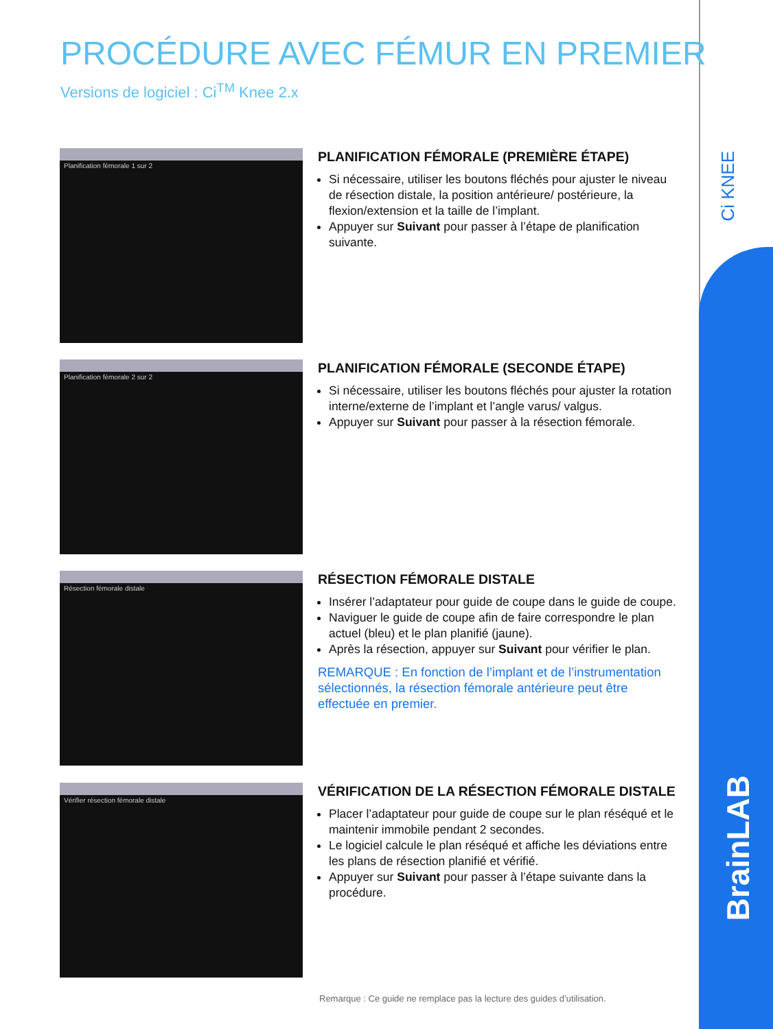Ci KNEE
BrainLAB
PROCÉDURE AVEC FÉMUR EN PREMIER
Versions de logiciel : Ci<sup>TM</sup> Knee 2.x
Planification fémorale 1 sur 2
PLANIFICATION FÉMORALE (PREMIÈRE ÉTAPE)
Si nécessaire, utiliser les boutons fléchés pour ajuster le niveau de résection distale, la position antérieure/ postérieure, la flexion/extension et la taille de l’implant.
Appuyer sur Suivant pour passer à l’étape de planification suivante.
Planification fémorale 2 sur 2
PLANIFICATION FÉMORALE (SECONDE ÉTAPE)
Si nécessaire, utiliser les boutons fléchés pour ajuster la rotation interne/externe de l’implant et l’angle varus/ valgus.
Appuyer sur Suivant pour passer à la résection fémorale.
Résection fémorale distale
RÉSECTION FÉMORALE DISTALE
Insérer l’adaptateur pour guide de coupe dans le guide de coupe.
Naviguer le guide de coupe afin de faire correspondre le plan actuel (bleu) et le plan planifié (jaune).
Après la résection, appuyer sur Suivant pour vérifier le plan.
REMARQUE : En fonction de l’implant et de l’instrumentation sélectionnés, la résection fémorale antérieure peut être effectuée en premier.
Vérifier résection fémorale distale
VÉRIFICATION DE LA RÉSECTION FÉMORALE DISTALE
Placer l’adaptateur pour guide de coupe sur le plan réséqué et le maintenir immobile pendant 2 secondes.
Le logiciel calcule le plan réséqué et affiche les déviations entre les plans de résection planifié et vérifié.
Appuyer sur Suivant pour passer à l’étape suivante dans la procédure.
Remarque : Ce guide ne remplace pas la lecture des guides d’utilisation.